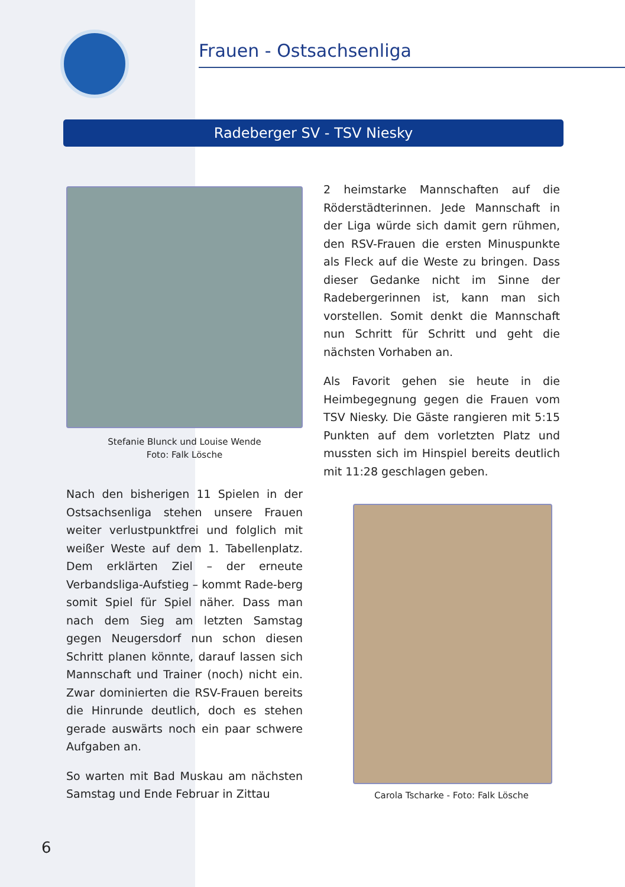Frauen - Ostsachsenliga
Radeberger SV - TSV Niesky
Stefanie Blunck und Louise Wende
Foto: Falk Lösche
Nach den bisherigen 11 Spielen in der Ostsachsenliga stehen unsere Frauen weiter verlustpunktfrei und folglich mit weißer Weste auf dem 1. Tabellenplatz. Dem erklärten Ziel – der erneute Verbandsliga-Aufstieg – kommt Rade-berg somit Spiel für Spiel näher. Dass man nach dem Sieg am letzten Samstag gegen Neugersdorf nun schon diesen Schritt planen könnte, darauf lassen sich Mannschaft und Trainer (noch) nicht ein. Zwar dominierten die RSV-Frauen bereits die Hinrunde deutlich, doch es stehen gerade auswärts noch ein paar schwere Aufgaben an.
So warten mit Bad Muskau am nächsten Samstag und Ende Februar in Zittau
2 heimstarke Mannschaften auf die Röderstädterinnen. Jede Mannschaft in der Liga würde sich damit gern rühmen, den RSV-Frauen die ersten Minuspunkte als Fleck auf die Weste zu bringen. Dass dieser Gedanke nicht im Sinne der Radebergerinnen ist, kann man sich vorstellen. Somit denkt die Mannschaft nun Schritt für Schritt und geht die nächsten Vorhaben an.
Als Favorit gehen sie heute in die Heimbegegnung gegen die Frauen vom TSV Niesky. Die Gäste rangieren mit 5:15 Punkten auf dem vorletzten Platz und mussten sich im Hinspiel bereits deutlich mit 11:28 geschlagen geben.
Carola Tscharke - Foto: Falk Lösche
6